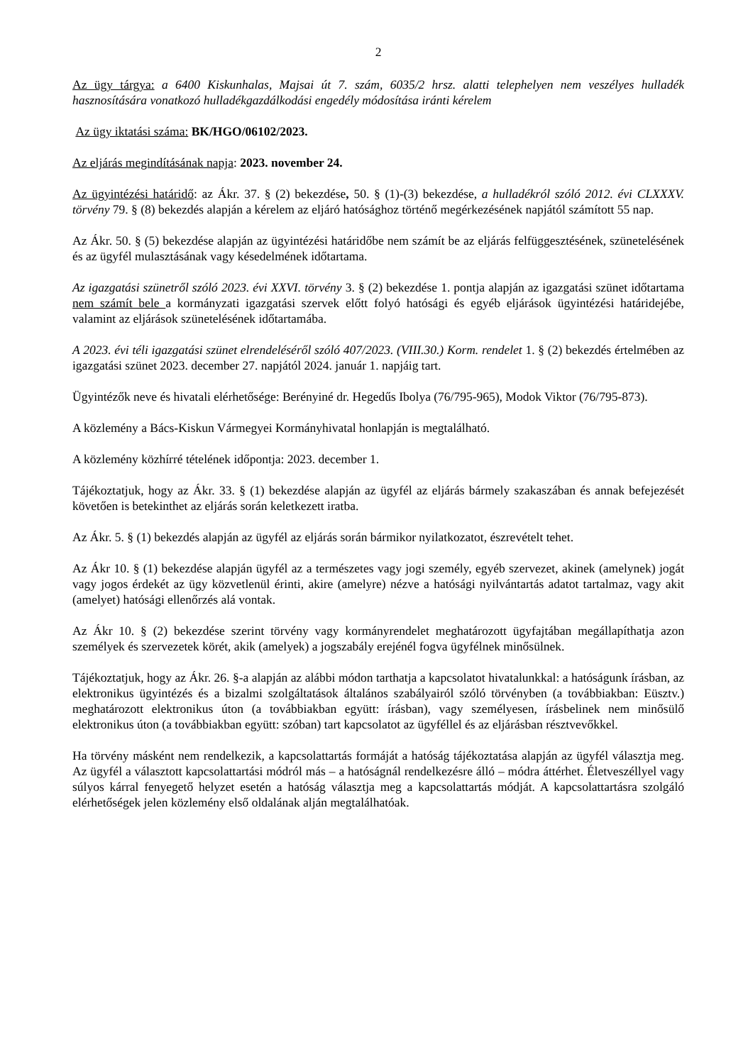2
Az ügy tárgya: a 6400 Kiskunhalas, Majsai út 7. szám, 6035/2 hrsz. alatti telephelyen nem veszélyes hulladék hasznosítására vonatkozó hulladékgazdálkodási engedély módosítása iránti kérelem
Az ügy iktatási száma: BK/HGO/06102/2023.
Az eljárás megindításának napja: 2023. november 24.
Az ügyintézési határidő: az Ákr. 37. § (2) bekezdése, 50. § (1)-(3) bekezdése, a hulladékról szóló 2012. évi CLXXXV. törvény 79. § (8) bekezdés alapján a kérelem az eljáró hatósághoz történő megérkezésének napjától számított 55 nap.
Az Ákr. 50. § (5) bekezdése alapján az ügyintézési határidőbe nem számít be az eljárás felfüggesztésének, szünetelésének és az ügyfél mulasztásának vagy késedelmének időtartama.
Az igazgatási szünetről szóló 2023. évi XXVI. törvény 3. § (2) bekezdése 1. pontja alapján az igazgatási szünet időtartama nem számít bele a kormányzati igazgatási szervek előtt folyó hatósági és egyéb eljárások ügyintézési határidejébe, valamint az eljárások szünetelésének időtartamába.
A 2023. évi téli igazgatási szünet elrendeléséről szóló 407/2023. (VIII.30.) Korm. rendelet 1. § (2) bekezdés értelmében az igazgatási szünet 2023. december 27. napjától 2024. január 1. napjáig tart.
Ügyintézők neve és hivatali elérhetősége: Berényiné dr. Hegedűs Ibolya (76/795-965), Modok Viktor (76/795-873).
A közlemény a Bács-Kiskun Vármegyei Kormányhivatal honlapján is megtalálható.
A közlemény közhírré tételének időpontja: 2023. december 1.
Tájékoztatjuk, hogy az Ákr. 33. § (1) bekezdése alapján az ügyfél az eljárás bármely szakaszában és annak befejezését követően is betekinthet az eljárás során keletkezett iratba.
Az Ákr. 5. § (1) bekezdés alapján az ügyfél az eljárás során bármikor nyilatkozatot, észrevételt tehet.
Az Ákr 10. § (1) bekezdése alapján ügyfél az a természetes vagy jogi személy, egyéb szervezet, akinek (amelynek) jogát vagy jogos érdekét az ügy közvetlenül érinti, akire (amelyre) nézve a hatósági nyilvántartás adatot tartalmaz, vagy akit (amelyet) hatósági ellenőrzés alá vontak.
Az Ákr 10. § (2) bekezdése szerint törvény vagy kormányrendelet meghatározott ügyfajtában megállapíthatja azon személyek és szervezetek körét, akik (amelyek) a jogszabály erejénél fogva ügyfélnek minősülnek.
Tájékoztatjuk, hogy az Ákr. 26. §-a alapján az alábbi módon tarthatja a kapcsolatot hivatalunkkal: a hatóságunk írásban, az elektronikus ügyintézés és a bizalmi szolgáltatások általános szabályairól szóló törvényben (a továbbiakban: Eüsztv.) meghatározott elektronikus úton (a továbbiakban együtt: írásban), vagy személyesen, írásbelinek nem minősülő elektronikus úton (a továbbiakban együtt: szóban) tart kapcsolatot az ügyféllel és az eljárásban résztvevőkkel.
Ha törvény másként nem rendelkezik, a kapcsolattartás formáját a hatóság tájékoztatása alapján az ügyfél választja meg. Az ügyfél a választott kapcsolattartási módról más – a hatóságnál rendelkezésre álló – módra áttérhet. Életveszéllyel vagy súlyos kárral fenyegető helyzet esetén a hatóság választja meg a kapcsolattartás módját. A kapcsolattartásra szolgáló elérhetőségek jelen közlemény első oldalának alján megtalálhatóak.